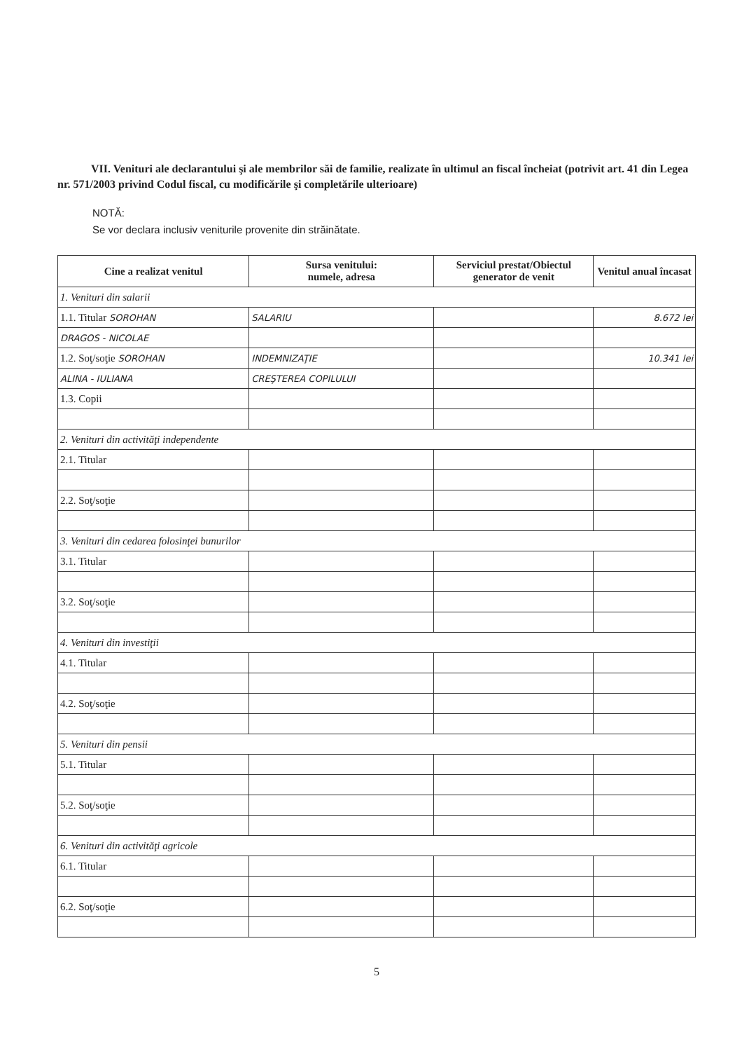VII. Venituri ale declarantului şi ale membrilor săi de familie, realizate în ultimul an fiscal încheiat (potrivit art. 41 din Legea nr. 571/2003 privind Codul fiscal, cu modificările şi completările ulterioare)
NOTĂ:
Se vor declara inclusiv veniturile provenite din străinătate.
| Cine a realizat venitul | Sursa venitului: numele, adresa | Serviciul prestat/Obiectul generator de venit | Venitul anual încasat |
| --- | --- | --- | --- |
| 1. Venituri din salarii | | | |
| 1.1. Titular SOROHAN | SALARIU | | 8.672 lei |
| DRAGOS - NICOLAE | | | |
| 1.2. Soţ/soţie SOROHAN | INDEMNIZAŢIE | | 10.341 lei |
| ALINA - IULIANA | CREŞTEREA COPILULUI | | |
| 1.3. Copii | | | |
| 2. Venituri din activităţi independente | | | |
| 2.1. Titular | | | |
| 2.2. Soţ/soţie | | | |
| 3. Venituri din cedarea folosinţei bunurilor | | | |
| 3.1. Titular | | | |
| 3.2. Soţ/soţie | | | |
| 4. Venituri din investiţii | | | |
| 4.1. Titular | | | |
| 4.2. Soţ/soţie | | | |
| 5. Venituri din pensii | | | |
| 5.1. Titular | | | |
| 5.2. Soţ/soţie | | | |
| 6. Venituri din activităţi agricole | | | |
| 6.1. Titular | | | |
| 6.2. Soţ/soţie | | | |
5